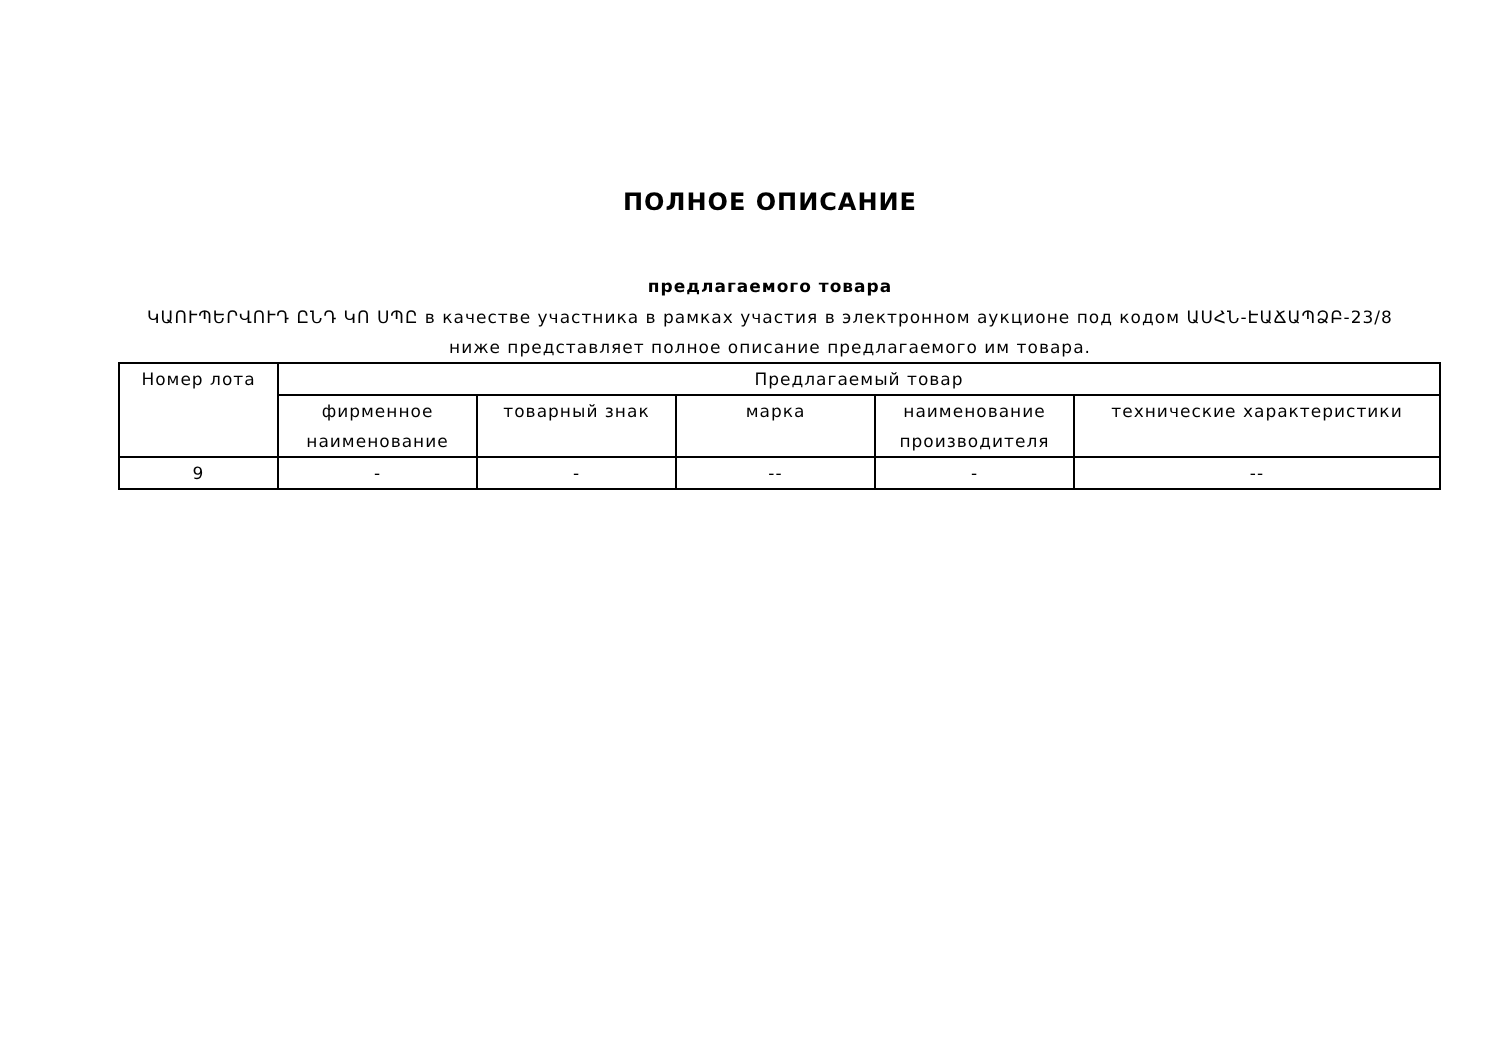ПОЛНОЕ ОПИСАНИЕ
предлагаемого товара
ԿԱՈՒՊԵՐՎՈՒԴ ԸՆԴ ԿՈ ՍՊԸ в качестве участника в рамках участия в электронном аукционе под кодом ԱՍՀՆ-ԷԱՃԱՊՁԲ-23/8
ниже представляет полное описание предлагаемого им товара.
| Номер лота | Предлагаемый товар | | | | |
| --- | --- | --- | --- | --- | --- |
| | фирменное наименование | товарный знак | марка | наименование производителя | технические характеристики |
| 9 | - | - | -- | - | -- |